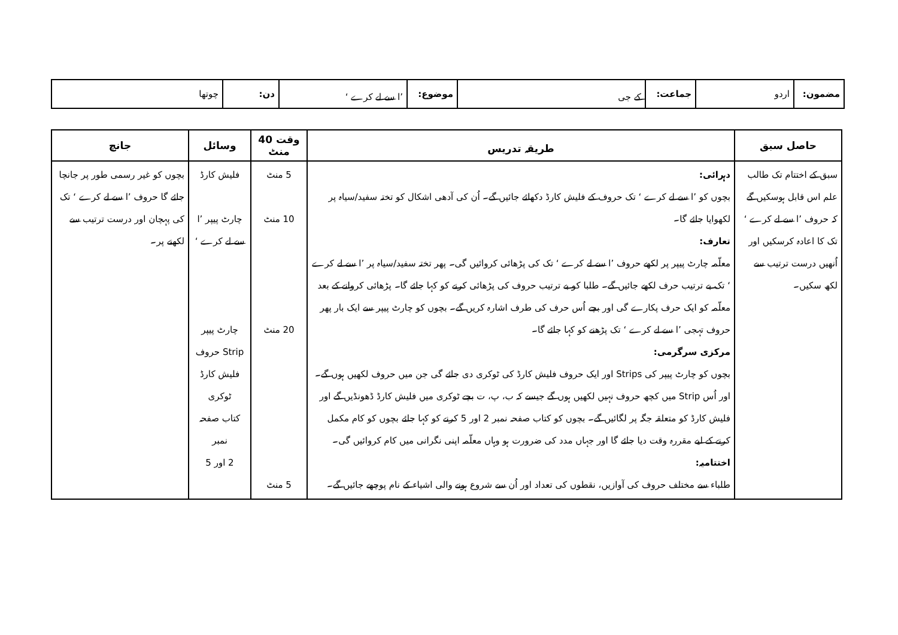| مضمون: | اردو | جماعت: | کے جی | موضوع: | ’ا سے لے کرے ‘ | دن: | چوتھا |
| حاصل سبق | طریقہ تدریس | وقت 40 منٹ | وسائل | جانچ |
| --- | --- | --- | --- | --- |
| سبق کے اختتام تک طالب علم اس قابل ہوسکیں گے کہ حروف ’ا سے لے کرے ‘ تک کا اعادہ کرسکیں اور اُنھیں درست ترتیب سے لکھ سکیں۔ | دہرائی: بچوں کو ’ا سے لے کرے ‘ تک حروف کے فلیش کارڈ دکھائے جائیں گے۔ اُن کی آدھی اشکال کو تختہ سفید/سیاہ پر لکھوایا جائے گا۔ تعارف: معلّمہ چارٹ پیپر پر لکھے حروف ’ا سے لے کرے ‘ تک کی پڑھائی کروائیں گی۔ پھر تختہ سفید/سیاہ پر ’ا سے لے کرے ‘ تک بے ترتیب حرف لکھے جائیں گے۔ طلبا کو بے ترتیب حروف کی پڑھائی کرنے کو کہا جائے گا۔ پڑھائی کروانے کے بعد معلّمہ کو ایک حرف پکارے گی اور بچے اُس حرف کی طرف اشارہ کریں گے۔ بچوں کو چارٹ پیپر سے ایک بار پھر حروف تہجی ’ا سے لے کرے ‘ تک پڑھنے کو کہا جائے گا۔ مرکزی سرگرمی: بچوں کو چارٹ پیپر کی Strips اور ایک حروف فلیش کارڈ کی ٹوکری دی جائے گی جن میں حروف لکھیں ہوں گے۔ اور اُس Strip میں کچھ حروف نہیں لکھیں ہوں گے جیسے کہ ب، پ، ت بچے ٹوکری میں فلیش کارڈ ڈھونڈیں گے اور فلیش کارڈ کو متعلقہ جگہ پر لگائیں گے۔ بچوں کو کتاب صفحہ نمبر 2 اور 5 کرنے کو کہا جائے بچوں کو کام مکمل کرنے کے لیے مقررہ وقت دیا جائے گا اور جہاں مدد کی ضرورت ہو وہاں معلّمہ اپنی نگرانی میں کام کروائیں گی۔ اختتامیہ: طلباء سے مختلف حروف کی آوازیں، نقطوں کی تعداد اور اُن سے شروع ہونے والی اشیاء کے نام پوچھے جائیں گے۔ | 5 منٹ 10 منٹ 20 منٹ 5 منٹ | فلیش کارڈ چارٹ پیپر ’ا سے لے کرے ‘ چارٹ پیپر Strip حروف فلیش کارڈ ٹوکری کتاب صفحہ نمبر 2 اور 5 | بچوں کو غیر رسمی طور پر جانچا جائے گا حروف ’ا سے لے کرے ‘ تک کی پہچان اور درست ترتیب سے لکھنے پر۔ |